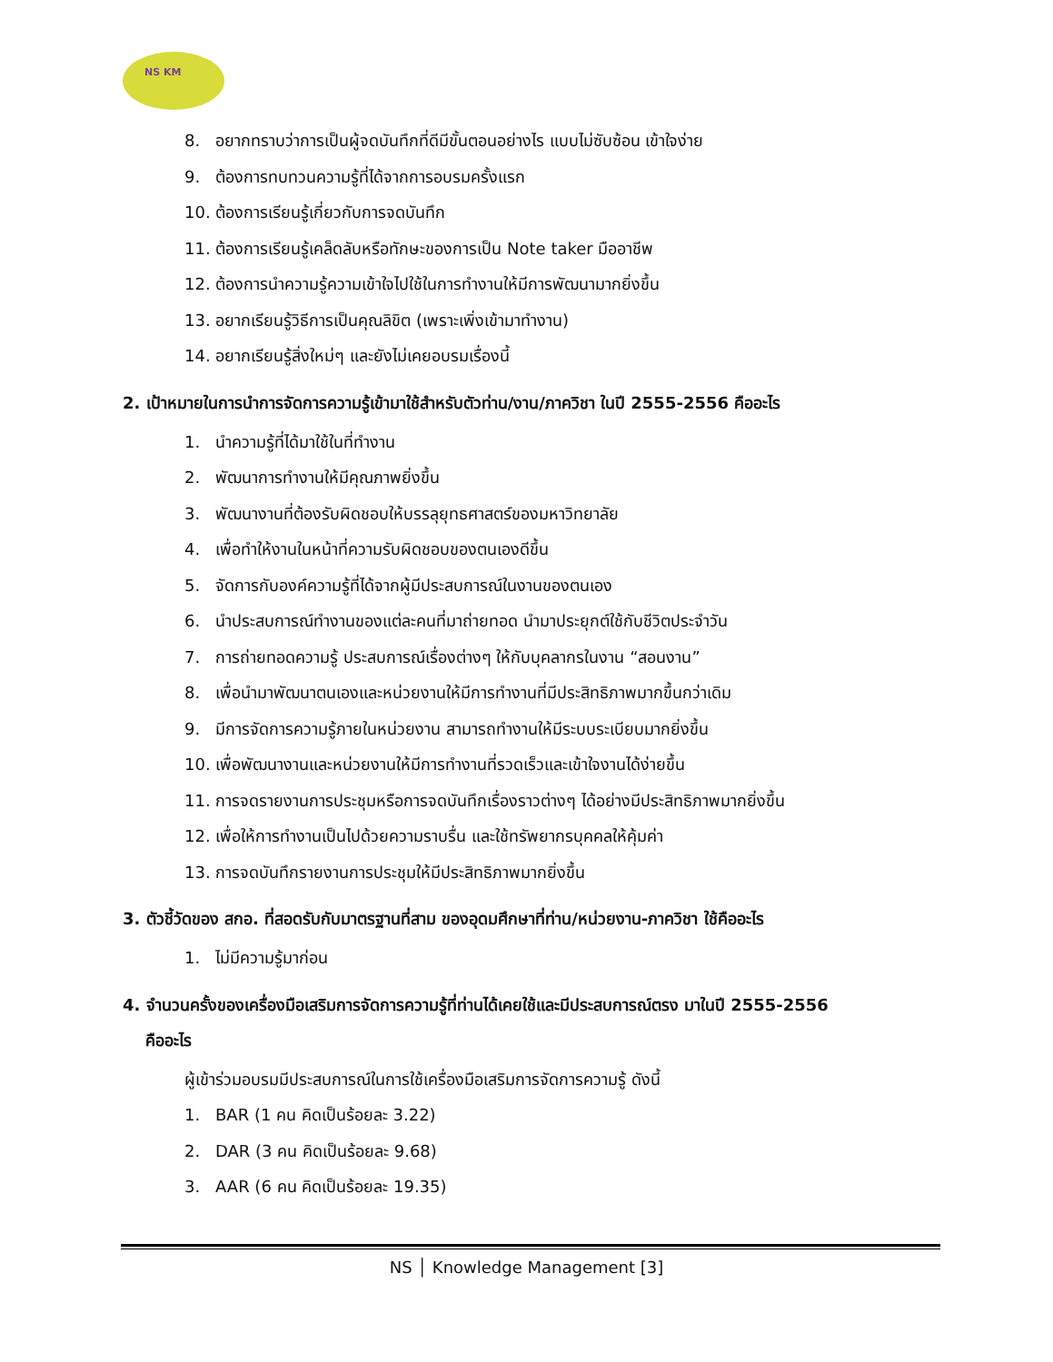NS KM
8. อยากทราบว่าการเป็นผู้จดบันทึกที่ดีมีขั้นตอนอย่างไร แบบไม่ซับซ้อน เข้าใจง่าย
9. ต้องการทบทวนความรู้ที่ได้จากการอบรมครั้งแรก
10. ต้องการเรียนรู้เกี่ยวกับการจดบันทึก
11. ต้องการเรียนรู้เคล็ดลับหรือทักษะของการเป็น Note taker มืออาชีพ
12. ต้องการนำความรู้ความเข้าใจไปใช้ในการทำงานให้มีการพัฒนามากยิ่งขึ้น
13. อยากเรียนรู้วิธีการเป็นคุณลิขิต (เพราะเพิ่งเข้ามาทำงาน)
14. อยากเรียนรู้สิ่งใหม่ๆ และยังไม่เคยอบรมเรื่องนี้
2. เป้าหมายในการนำการจัดการความรู้เข้ามาใช้สำหรับตัวท่าน/งาน/ภาควิชา ในปี 2555-2556 คืออะไร
1. นำความรู้ที่ได้มาใช้ในที่ทำงาน
2. พัฒนาการทำงานให้มีคุณภาพยิ่งขึ้น
3. พัฒนางานที่ต้องรับผิดชอบให้บรรลุยุทธศาสตร์ของมหาวิทยาลัย
4. เพื่อทำให้งานในหน้าที่ความรับผิดชอบของตนเองดีขึ้น
5. จัดการกับองค์ความรู้ที่ได้จากผู้มีประสบการณ์ในงานของตนเอง
6. นำประสบการณ์ทำงานของแต่ละคนที่มาถ่ายทอด นำมาประยุกต์ใช้กับชีวิตประจำวัน
7. การถ่ายทอดความรู้ ประสบการณ์เรื่องต่างๆ ให้กับบุคลากรในงาน “สอนงาน”
8. เพื่อนำมาพัฒนาตนเองและหน่วยงานให้มีการทำงานที่มีประสิทธิภาพมากขึ้นกว่าเดิม
9. มีการจัดการความรู้ภายในหน่วยงาน สามารถทำงานให้มีระบบระเบียบมากยิ่งขึ้น
10. เพื่อพัฒนางานและหน่วยงานให้มีการทำงานที่รวดเร็วและเข้าใจงานได้ง่ายขึ้น
11. การจดรายงานการประชุมหรือการจดบันทึกเรื่องราวต่างๆ ได้อย่างมีประสิทธิภาพมากยิ่งขึ้น
12. เพื่อให้การทำงานเป็นไปด้วยความราบรื่น และใช้ทรัพยากรบุคคลให้คุ้มค่า
13. การจดบันทึกรายงานการประชุมให้มีประสิทธิภาพมากยิ่งขึ้น
3. ตัวชี้วัดของ สกอ. ที่สอดรับกับมาตรฐานที่สาม ของอุดมศึกษาที่ท่าน/หน่วยงาน-ภาควิชา ใช้คืออะไร
1. ไม่มีความรู้มาก่อน
4. จำนวนครั้งของเครื่องมือเสริมการจัดการความรู้ที่ท่านได้เคยใช้และมีประสบการณ์ตรง มาในปี 2555-2556
คืออะไร
ผู้เข้าร่วมอบรมมีประสบการณ์ในการใช้เครื่องมือเสริมการจัดการความรู้ ดังนี้
1. BAR (1 คน คิดเป็นร้อยละ 3.22)
2. DAR (3 คน คิดเป็นร้อยละ 9.68)
3. AAR (6 คน คิดเป็นร้อยละ 19.35)
NS │ Knowledge Management [3]